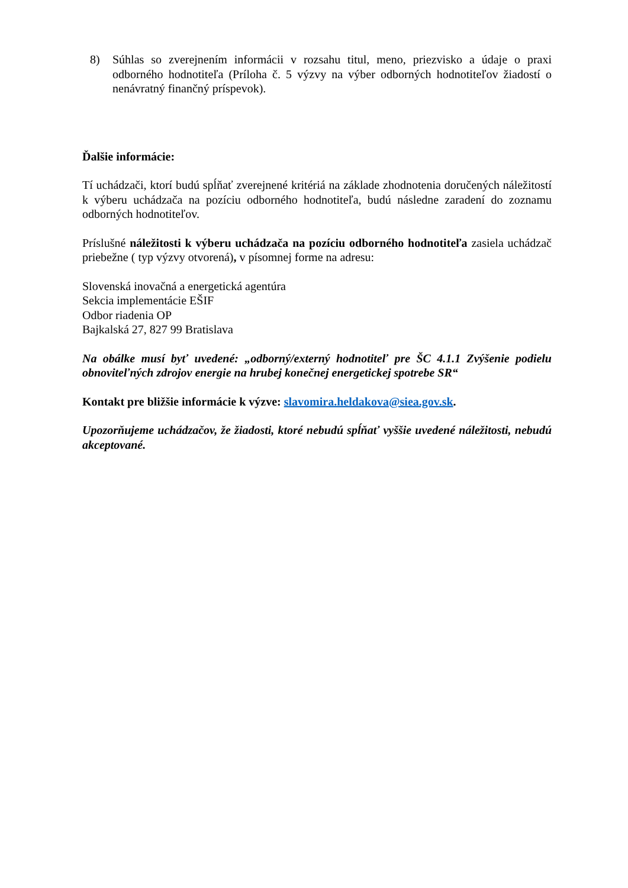8) Súhlas so zverejnením informácii v rozsahu titul, meno, priezvisko a údaje o praxi odborného hodnotiteľa (Príloha č. 5 výzvy na výber odborných hodnotiteľov žiadostí o nenávratný finančný príspevok).
Ďalšie informácie:
Tí uchádzači, ktorí budú spĺňať zverejnené kritériá na základe zhodnotenia doručených náležitostí k výberu uchádzača na pozíciu odborného hodnotiteľa, budú následne zaradení do zoznamu odborných hodnotiteľov.
Príslušné náležitosti k výberu uchádzača na pozíciu odborného hodnotiteľa zasiela uchádzač priebežne ( typ výzvy otvorená), v písomnej forme na adresu:
Slovenská inovačná a energetická agentúra
Sekcia implementácie EŠIF
Odbor riadenia OP
Bajkalská 27, 827 99 Bratislava
Na obálke musí byť uvedené: „odborný/externý hodnotiteľ pre ŠC 4.1.1 Zvýšenie podielu obnoviteľných zdrojov energie na hrubej konečnej energetickej spotrebe SR“
Kontakt pre bližšie informácie k výzve: slavomira.heldakova@siea.gov.sk.
Upozorňujeme uchádzačov, že žiadosti, ktoré nebudú spĺňať vyššie uvedené náležitosti, nebudú akceptované.